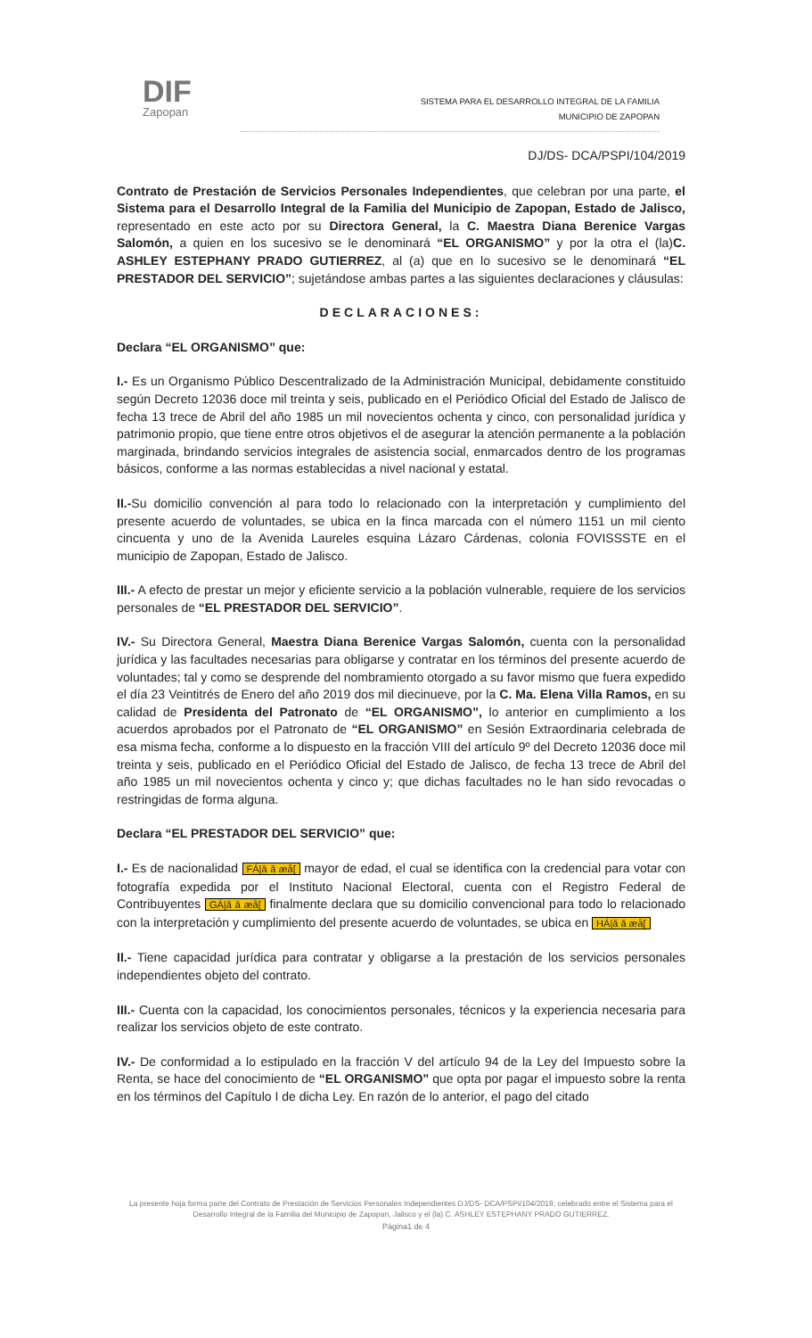DIF
Zapopan
SISTEMA PARA EL DESARROLLO INTEGRAL DE LA FAMILIA
MUNICIPIO DE ZAPOPAN
DJ/DS- DCA/PSPI/104/2019
Contrato de Prestación de Servicios Personales Independientes, que celebran por una parte, el Sistema para el Desarrollo Integral de la Familia del Municipio de Zapopan, Estado de Jalisco, representado en este acto por su Directora General, la C. Maestra Diana Berenice Vargas Salomón, a quien en los sucesivo se le denominará “EL ORGANISMO” y por la otra el (la)C. ASHLEY ESTEPHANY PRADO GUTIERREZ, al (a) que en lo sucesivo se le denominará “EL PRESTADOR DEL SERVICIO”; sujetándose ambas partes a las siguientes declaraciones y cláusulas:
DECLARACIONES:
Declara “EL ORGANISMO” que:
I.- Es un Organismo Público Descentralizado de la Administración Municipal, debidamente constituido según Decreto 12036 doce mil treinta y seis, publicado en el Periódico Oficial del Estado de Jalisco de fecha 13 trece de Abril del año 1985 un mil novecientos ochenta y cinco, con personalidad jurídica y patrimonio propio, que tiene entre otros objetivos el de asegurar la atención permanente a la población marginada, brindando servicios integrales de asistencia social, enmarcados dentro de los programas básicos, conforme a las normas establecidas a nivel nacional y estatal.
II.-Su domicilio convención al para todo lo relacionado con la interpretación y cumplimiento del presente acuerdo de voluntades, se ubica en la finca marcada con el número 1151 un mil ciento cincuenta y uno de la Avenida Laureles esquina Lázaro Cárdenas, colonia FOVISSSTE en el municipio de Zapopan, Estado de Jalisco.
III.- A efecto de prestar un mejor y eficiente servicio a la población vulnerable, requiere de los servicios personales de “EL PRESTADOR DEL SERVICIO”.
IV.- Su Directora General, Maestra Diana Berenice Vargas Salomón, cuenta con la personalidad jurídica y las facultades necesarias para obligarse y contratar en los términos del presente acuerdo de voluntades; tal y como se desprende del nombramiento otorgado a su favor mismo que fuera expedido el día 23 Veintitrés de Enero del año 2019 dos mil diecinueve, por la C. Ma. Elena Villa Ramos, en su calidad de Presidenta del Patronato de “EL ORGANISMO”, lo anterior en cumplimiento a los acuerdos aprobados por el Patronato de “EL ORGANISMO” en Sesión Extraordinaria celebrada de esa misma fecha, conforme a lo dispuesto en la fracción VIII del artículo 9º del Decreto 12036 doce mil treinta y seis, publicado en el Periódico Oficial del Estado de Jalisco, de fecha 13 trece de Abril del año 1985 un mil novecientos ochenta y cinco y; que dichas facultades no le han sido revocadas o restringidas de forma alguna.
Declara “EL PRESTADOR DEL SERVICIO” que:
I.- Es de nacionalidad FÁ|ă ă æå[ mayor de edad, el cual se identifica con la credencial para votar con fotografía expedida por el Instituto Nacional Electoral, cuenta con el Registro Federal de Contribuyentes GÁ|ă ă æå[ finalmente declara que su domicilio convencional para todo lo relacionado con la interpretación y cumplimiento del presente acuerdo de voluntades, se ubica en HÁ|ă ă æå[
II.- Tiene capacidad jurídica para contratar y obligarse a la prestación de los servicios personales independientes objeto del contrato.
III.- Cuenta con la capacidad, los conocimientos personales, técnicos y la experiencia necesaria para realizar los servicios objeto de este contrato.
IV.- De conformidad a lo estipulado en la fracción V del artículo 94 de la Ley del Impuesto sobre la Renta, se hace del conocimiento de “EL ORGANISMO” que opta por pagar el impuesto sobre la renta en los términos del Capítulo I de dicha Ley. En razón de lo anterior, el pago del citado
La presente hoja forma parte del Contrato de Prestación de Servicios Personales Independientes DJ/DS- DCA/PSPI/104/2019, celebrado entre el Sistema para el Desarrollo Integral de la Familia del Municipio de Zapopan, Jalisco y el (la) C. ASHLEY ESTEPHANY PRADO GUTIERREZ.
Página1 de 4